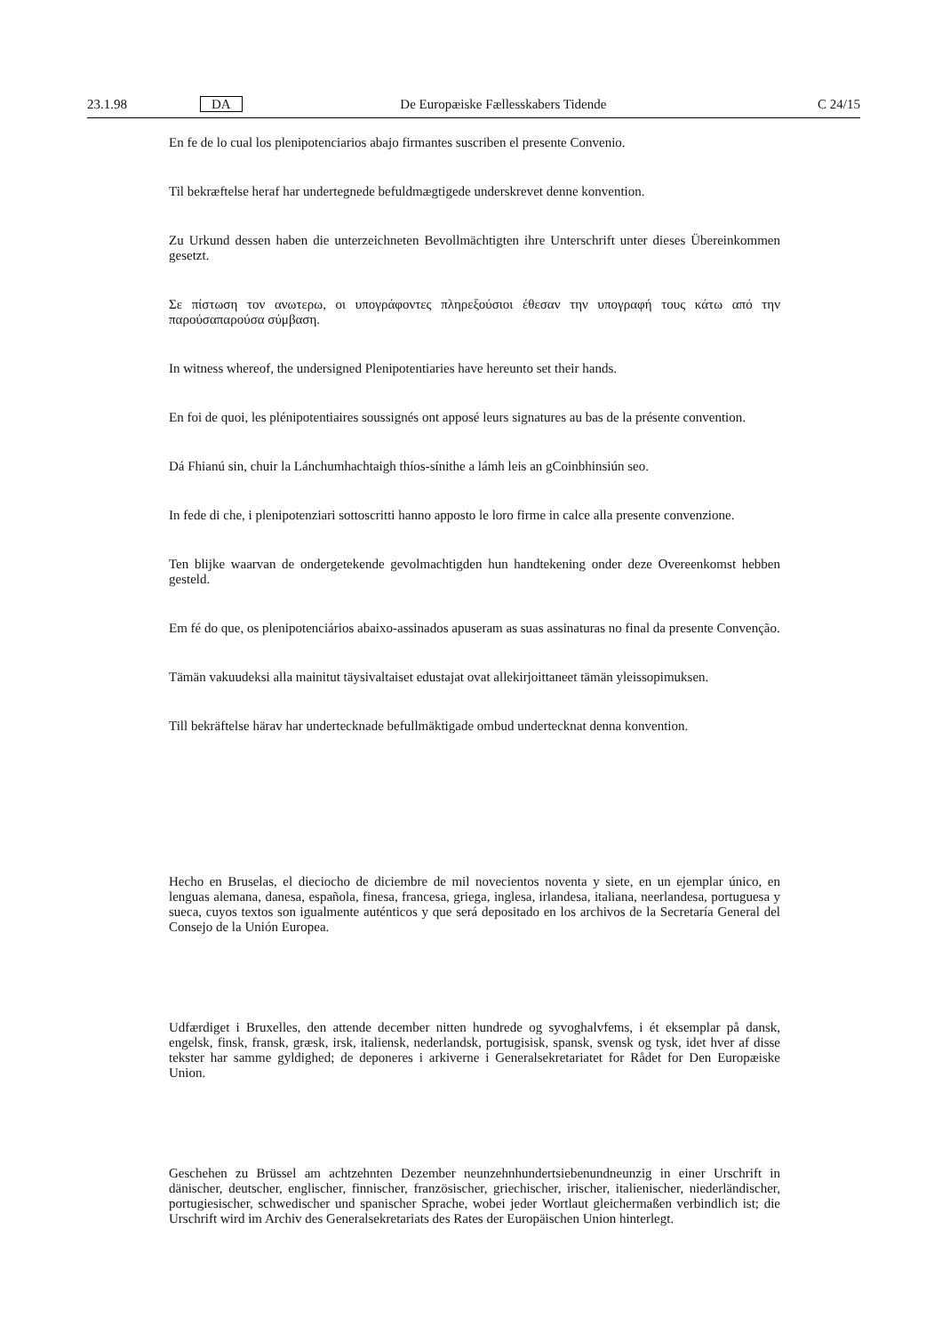23.1.98 DA De Europæiske Fællesskabers Tidende C 24/15
En fe de lo cual los plenipotenciarios abajo firmantes suscriben el presente Convenio.
Til bekræftelse heraf har undertegnede befuldmægtigede underskrevet denne konvention.
Zu Urkund dessen haben die unterzeichneten Bevollmächtigten ihre Unterschrift unter dieses Übereinkommen gesetzt.
Σε πίστωση τον ανωτερω, οι υπογράφοντες πληρεξούσιοι έθεσαν την υπογραφή τους κάτω από την παρούσαπαρούσα σύμβαση.
In witness whereof, the undersigned Plenipotentiaries have hereunto set their hands.
En foi de quoi, les plénipotentiaires soussignés ont apposé leurs signatures au bas de la présente convention.
Dá Fhianú sin, chuir la Lánchumhachtaigh thíos-sínithe a lámh leis an gCoinbhinsiún seo.
In fede di che, i plenipotenziari sottoscritti hanno apposto le loro firme in calce alla presente convenzione.
Ten blijke waarvan de ondergetekende gevolmachtigden hun handtekening onder deze Overeenkomst hebben gesteld.
Em fé do que, os plenipotenciários abaixo-assinados apuseram as suas assinaturas no final da presente Convenção.
Tämän vakuudeksi alla mainitut täysivaltaiset edustajat ovat allekirjoittaneet tämän yleissopimuksen.
Till bekräftelse härav har undertecknade befullmäktigade ombud undertecknat denna konvention.
Hecho en Bruselas, el dieciocho de diciembre de mil novecientos noventa y siete, en un ejemplar único, en lenguas alemana, danesa, española, finesa, francesa, griega, inglesa, irlandesa, italiana, neerlandesa, portuguesa y sueca, cuyos textos son igualmente auténticos y que será depositado en los archivos de la Secretaría General del Consejo de la Unión Europea.
Udfærdiget i Bruxelles, den attende december nitten hundrede og syvoghalvfems, i ét eksemplar på dansk, engelsk, finsk, fransk, græsk, irsk, italiensk, nederlandsk, portugisisk, spansk, svensk og tysk, idet hver af disse tekster har samme gyldighed; de deponeres i arkiverne i Generalsekretariatet for Rådet for Den Europæiske Union.
Geschehen zu Brüssel am achtzehnten Dezember neunzehnhundertsiebenundneunzig in einer Urschrift in dänischer, deutscher, englischer, finnischer, französischer, griechischer, irischer, italienischer, niederländischer, portugiesischer, schwedischer und spanischer Sprache, wobei jeder Wortlaut gleichermaßen verbindlich ist; die Urschrift wird im Archiv des Generalsekretariats des Rates der Europäischen Union hinterlegt.